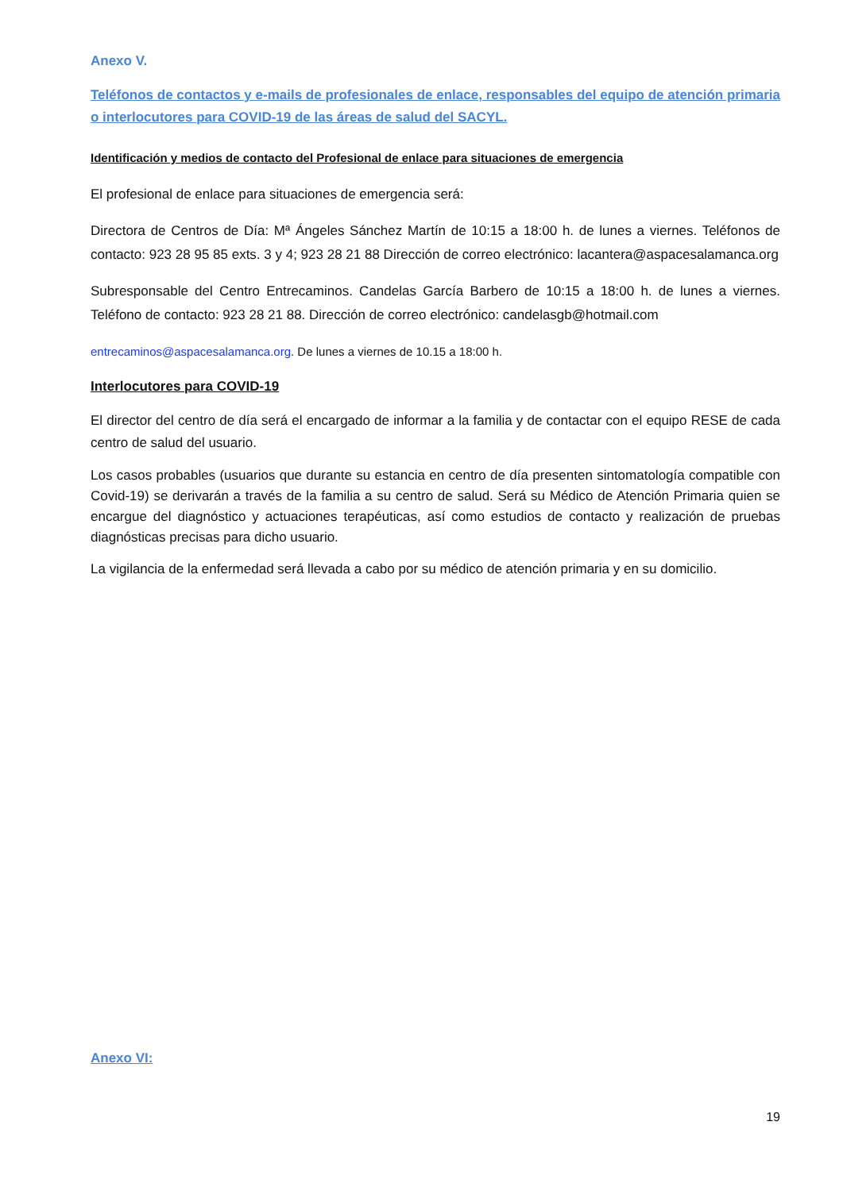Anexo V.
Teléfonos de contactos y e-mails de profesionales de enlace, responsables del equipo de atención primaria o interlocutores para COVID-19 de las áreas de salud del SACYL.
Identificación y medios de contacto del Profesional de enlace para situaciones de emergencia
El profesional de enlace para situaciones de emergencia será:
Directora de Centros de Día: Mª Ángeles Sánchez Martín de 10:15 a 18:00 h. de lunes a viernes. Teléfonos de contacto: 923 28 95 85 exts. 3 y 4; 923 28 21 88 Dirección de correo electrónico: lacantera@aspacesalamanca.org
Subresponsable del Centro Entrecaminos. Candelas García Barbero de 10:15 a 18:00 h. de lunes a viernes. Teléfono de contacto: 923 28 21 88. Dirección de correo electrónico: candelasgb@hotmail.com
entrecaminos@aspacesalamanca.org. De lunes a viernes de 10.15 a 18:00 h.
Interlocutores para COVID-19
El director del centro de día será el encargado de informar a la familia y de contactar con el equipo RESE de cada centro de salud del usuario.
Los casos probables (usuarios que durante su estancia en centro de día presenten sintomatología compatible con Covid-19) se derivarán a través de la familia a su centro de salud. Será su Médico de Atención Primaria quien se encargue del diagnóstico y actuaciones terapéuticas, así como estudios de contacto y realización de pruebas diagnósticas precisas para dicho usuario.
La vigilancia de la enfermedad será llevada a cabo por su médico de atención primaria y en su domicilio.
Anexo VI:
19